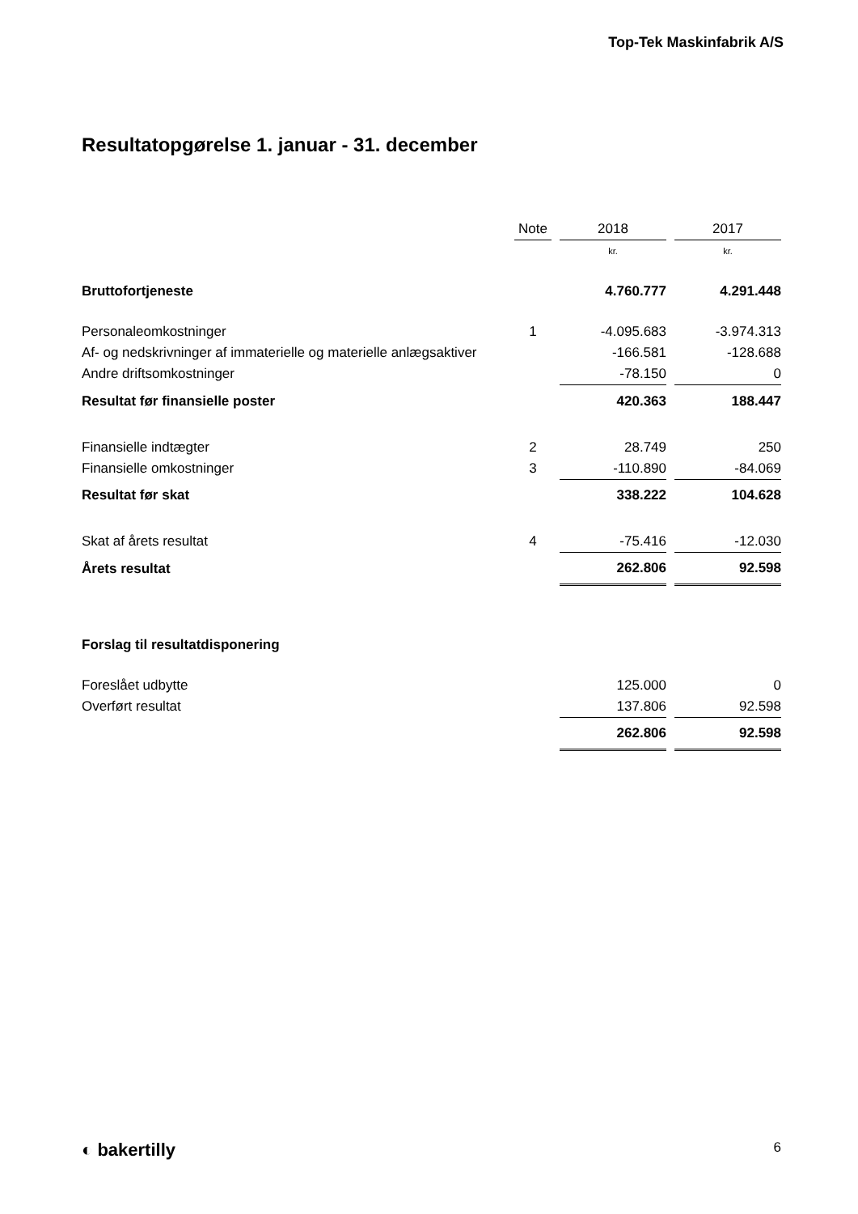Top-Tek Maskinfabrik A/S
Resultatopgørelse 1. januar - 31. december
| | Note | | 2018 | | 2017 |
| --- | --- | --- | --- | --- | --- |
| | | | kr. | | kr. |
| Bruttofortjeneste | | | 4.760.777 | | 4.291.448 |
| Personaleomkostninger | 1 | | -4.095.683 | | -3.974.313 |
| Af- og nedskrivninger af immaterielle og materielle anlægsaktiver | | | -166.581 | | -128.688 |
| Andre driftsomkostninger | | | -78.150 | | 0 |
| Resultat før finansielle poster | | | 420.363 | | 188.447 |
| Finansielle indtægter | 2 | | 28.749 | | 250 |
| Finansielle omkostninger | 3 | | -110.890 | | -84.069 |
| Resultat før skat | | | 338.222 | | 104.628 |
| Skat af årets resultat | 4 | | -75.416 | | -12.030 |
| Årets resultat | | | 262.806 | | 92.598 |
| Forslag til resultatdisponering | | | | | |
| Foreslået udbytte | | | 125.000 | | 0 |
| Overført resultat | | | 137.806 | | 92.598 |
| | | | 262.806 | | 92.598 |
◐ bakertilly 6